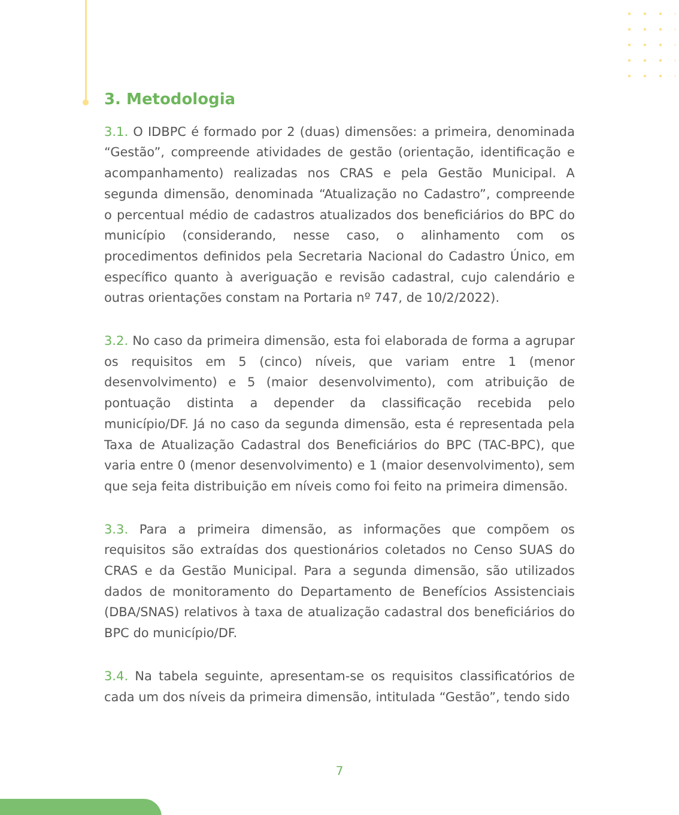3. Metodologia
3.1. O IDBPC é formado por 2 (duas) dimensões: a primeira, denominada “Gestão”, compreende atividades de gestão (orientação, identificação e acompanhamento) realizadas nos CRAS e pela Gestão Municipal. A segunda dimensão, denominada “Atualização no Cadastro”, compreende o percentual médio de cadastros atualizados dos beneficiários do BPC do município (considerando, nesse caso, o alinhamento com os procedimentos definidos pela Secretaria Nacional do Cadastro Único, em específico quanto à averiguação e revisão cadastral, cujo calendário e outras orientações constam na Portaria nº 747, de 10/2/2022).
3.2. No caso da primeira dimensão, esta foi elaborada de forma a agrupar os requisitos em 5 (cinco) níveis, que variam entre 1 (menor desenvolvimento) e 5 (maior desenvolvimento), com atribuição de pontuação distinta a depender da classificação recebida pelo município/DF. Já no caso da segunda dimensão, esta é representada pela Taxa de Atualização Cadastral dos Beneficiários do BPC (TAC-BPC), que varia entre 0 (menor desenvolvimento) e 1 (maior desenvolvimento), sem que seja feita distribuição em níveis como foi feito na primeira dimensão.
3.3. Para a primeira dimensão, as informações que compõem os requisitos são extraídas dos questionários coletados no Censo SUAS do CRAS e da Gestão Municipal. Para a segunda dimensão, são utilizados dados de monitoramento do Departamento de Benefícios Assistenciais (DBA/SNAS) relativos à taxa de atualização cadastral dos beneficiários do BPC do município/DF.
3.4. Na tabela seguinte, apresentam-se os requisitos classificatórios de cada um dos níveis da primeira dimensão, intitulada “Gestão”, tendo sido
7